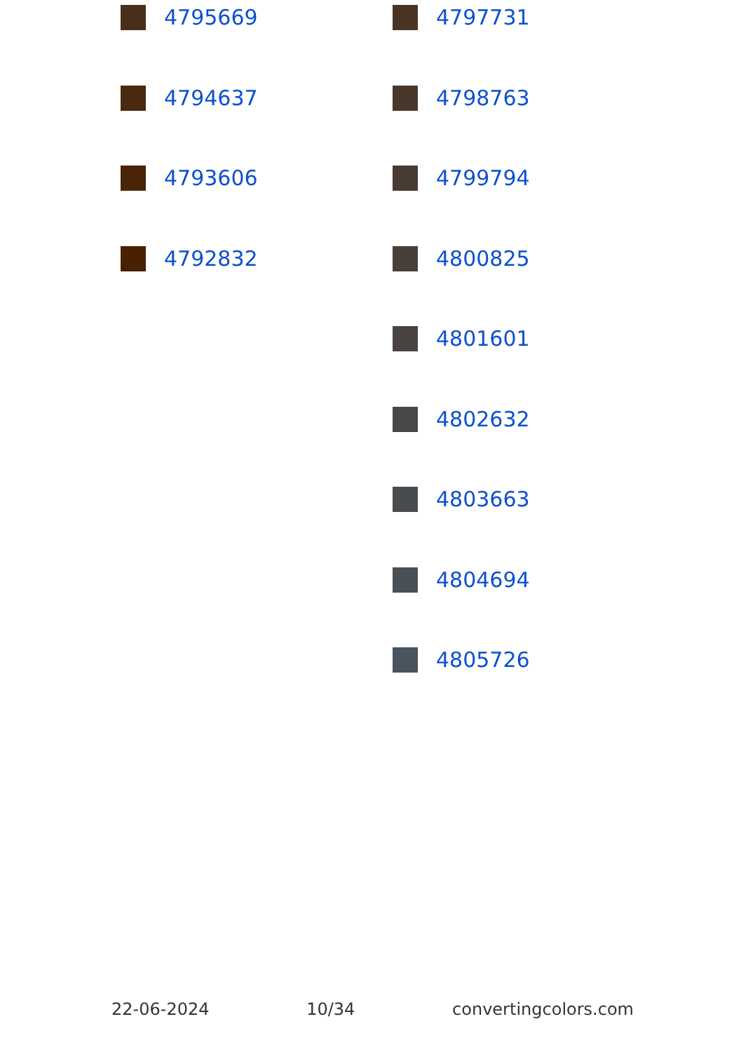4795669
4794637
4793606
4792832
4797731
4798763
4799794
4800825
4801601
4802632
4803663
4804694
4805726
22-06-2024 10/34 convertingcolors.com